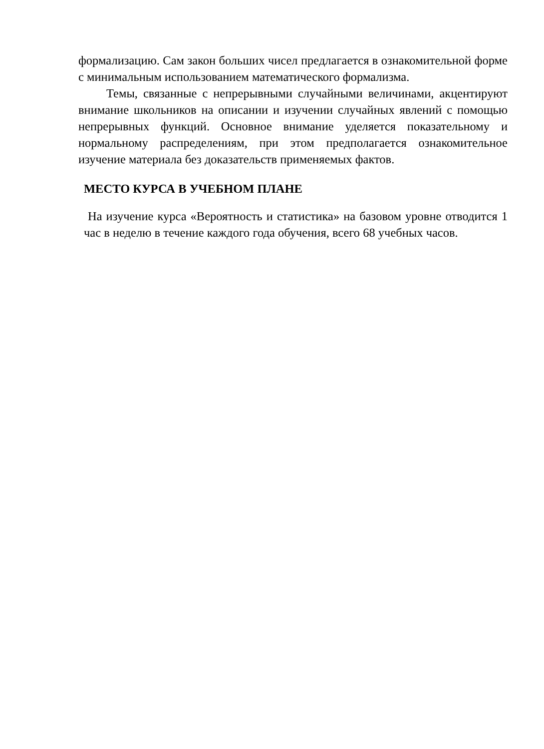формализацию. Сам закон больших чисел предлагается в ознакомительной форме с минимальным использованием математического формализма.
Темы, связанные с непрерывными случайными величинами, акцентируют внимание школьников на описании и изучении случайных явлений с помощью непрерывных функций. Основное внимание уделяется показательному и нормальному распределениям, при этом предполагается ознакомительное изучение материала без доказательств применяемых фактов.
МЕСТО КУРСА В УЧЕБНОМ ПЛАНЕ
На изучение курса «Вероятность и статистика» на базовом уровне отводится 1 час в неделю в течение каждого года обучения, всего 68 учебных часов.